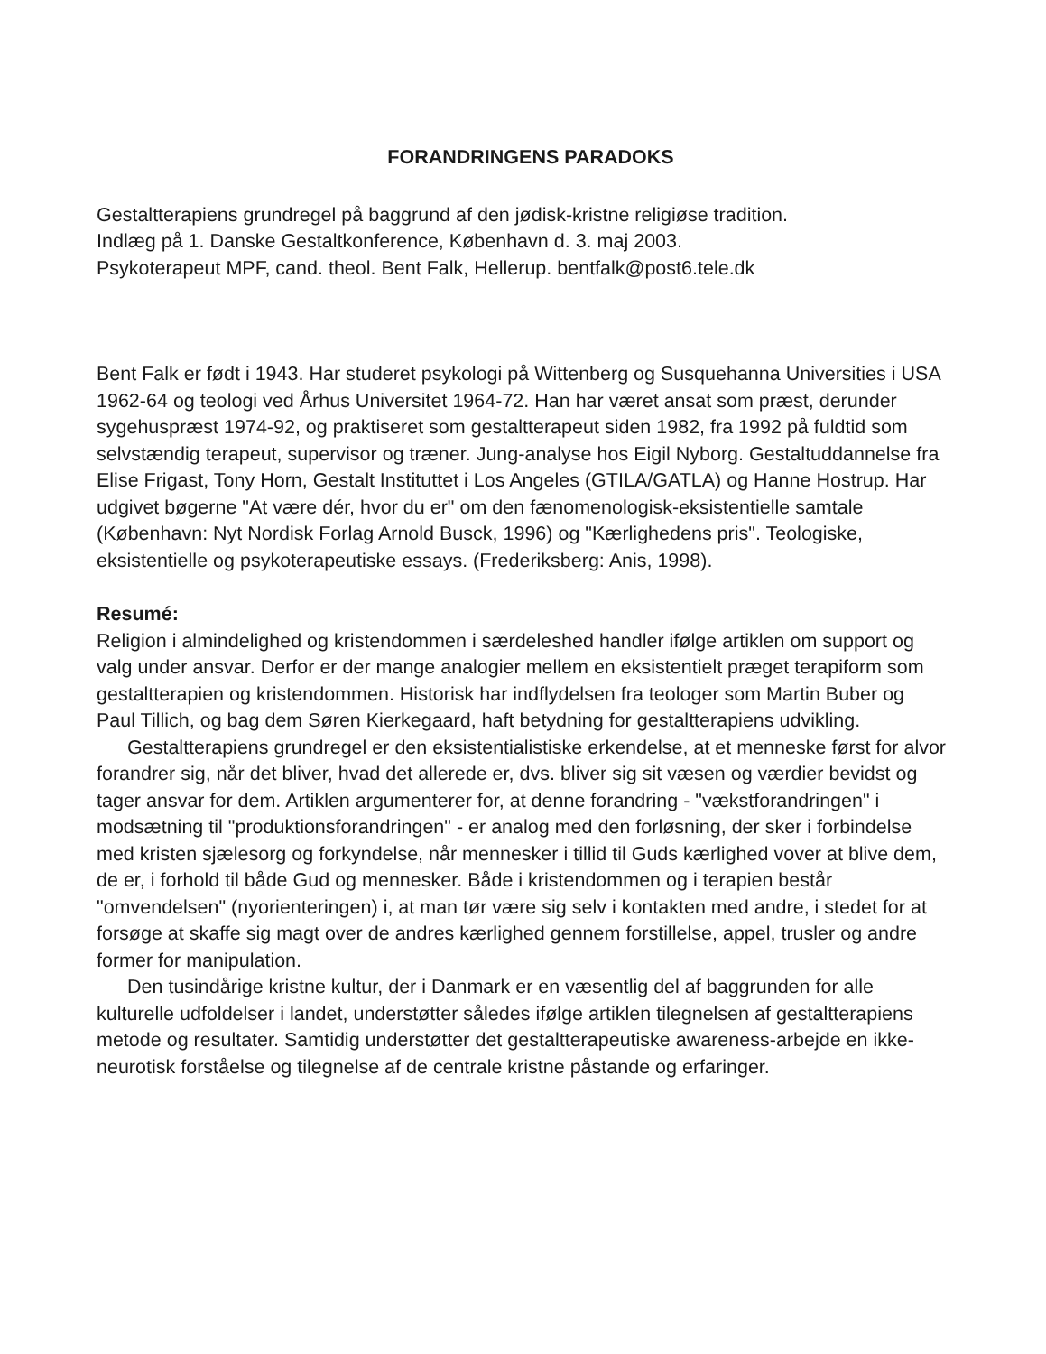FORANDRINGENS PARADOKS
Gestaltterapiens grundregel på baggrund af den jødisk-kristne religiøse tradition.
Indlæg på 1. Danske Gestaltkonference, København d. 3. maj 2003.
Psykoterapeut MPF, cand. theol. Bent Falk, Hellerup. bentfalk@post6.tele.dk
Bent Falk er født i 1943. Har studeret psykologi på Wittenberg og Susquehanna Universities i USA 1962-64 og teologi ved Århus Universitet 1964-72. Han har været ansat som præst, derunder sygehuspræst 1974-92, og praktiseret som gestaltterapeut siden 1982, fra 1992 på fuldtid som selvstændig terapeut, supervisor og træner. Jung-analyse hos Eigil Nyborg. Gestaltuddannelse fra Elise Frigast, Tony Horn, Gestalt Instituttet i Los Angeles (GTILA/GATLA) og Hanne Hostrup. Har udgivet bøgerne "At være dér, hvor du er" om den fænomenologisk-eksistentielle samtale (København: Nyt Nordisk Forlag Arnold Busck, 1996) og "Kærlighedens pris". Teologiske, eksistentielle og psykoterapeutiske essays. (Frederiksberg: Anis, 1998).
Resumé:
Religion i almindelighed og kristendommen i særdeleshed handler ifølge artiklen om support og valg under ansvar. Derfor er der mange analogier mellem en eksistentielt præget terapiform som gestaltterapien og kristendommen. Historisk har indflydelsen fra teologer som Martin Buber og Paul Tillich, og bag dem Søren Kierkegaard, haft betydning for gestaltterapiens udvikling.
Gestaltterapiens grundregel er den eksistentialistiske erkendelse, at et menneske først for alvor forandrer sig, når det bliver, hvad det allerede er, dvs. bliver sig sit væsen og værdier bevidst og tager ansvar for dem. Artiklen argumenterer for, at denne forandring - "vækstforandringen" i modsætning til "produktionsforandringen" - er analog med den forløsning, der sker i forbindelse med kristen sjælesorg og forkyndelse, når mennesker i tillid til Guds kærlighed vover at blive dem, de er, i forhold til både Gud og mennesker. Både i kristendommen og i terapien består "omvendelsen" (nyorienteringen) i, at man tør være sig selv i kontakten med andre, i stedet for at forsøge at skaffe sig magt over de andres kærlighed gennem forstillelse, appel, trusler og andre former for manipulation.
Den tusindårige kristne kultur, der i Danmark er en væsentlig del af baggrunden for alle kulturelle udfoldelser i landet, understøtter således ifølge artiklen tilegnelsen af gestaltterapiens metode og resultater. Samtidig understøtter det gestaltterapeutiske awareness-arbejde en ikke-neurotisk forståelse og tilegnelse af de centrale kristne påstande og erfaringer.